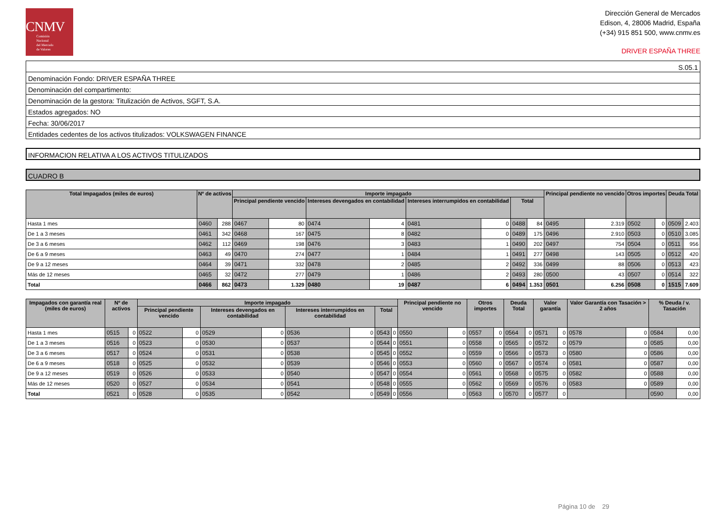CNMV
Comisión
Nacional
del Mercado
de Valores
Dirección General de Mercados
Edison, 4, 28006 Madrid, España
(+34) 915 851 500, www.cnmv.es
DRIVER ESPAÑA THREE
S.05.1
Denominación Fondo: DRIVER ESPAÑA THREE
Denominación del compartimento:
Denominación de la gestora: Titulización de Activos, SGFT, S.A.
Estados agregados: NO
Fecha: 30/06/2017
Entidades cedentes de los activos titulizados: VOLKSWAGEN FINANCE
INFORMACION RELATIVA A LOS ACTIVOS TITULIZADOS
CUADRO B
| Total Impagados (miles de euros) | Nº de activos | | Importe impagado | | | | | | | | Principal pendiente no vencido | | Otros importes | | Deuda Total | |
| --- | --- | --- | --- | --- | --- | --- | --- | --- | --- | --- | --- | --- | --- | --- | --- | --- |
| | | | Principal pendiente vencido | | Intereses devengados en contabilidad | | Intereses interrumpidos en contabilidad | | Total | | | | | | | |
| Hasta 1 mes | 0460 | 288 | 0467 | 80 | 0474 | 4 | 0481 | 0 | 0488 | 84 | 0495 | 2.319 | 0502 | 0 | 0509 | 2.403 |
| De 1 a 3 meses | 0461 | 342 | 0468 | 167 | 0475 | 8 | 0482 | 0 | 0489 | 175 | 0496 | 2.910 | 0503 | 0 | 0510 | 3.085 |
| De 3 a 6 meses | 0462 | 112 | 0469 | 198 | 0476 | 3 | 0483 | 1 | 0490 | 202 | 0497 | 754 | 0504 | 0 | 0511 | 956 |
| De 6 a 9 meses | 0463 | 49 | 0470 | 274 | 0477 | 1 | 0484 | 1 | 0491 | 277 | 0498 | 143 | 0505 | 0 | 0512 | 420 |
| De 9 a 12 meses | 0464 | 39 | 0471 | 332 | 0478 | 2 | 0485 | 2 | 0492 | 336 | 0499 | 88 | 0506 | 0 | 0513 | 423 |
| Más de 12 meses | 0465 | 32 | 0472 | 277 | 0479 | 1 | 0486 | 2 | 0493 | 280 | 0500 | 43 | 0507 | 0 | 0514 | 322 |
| Total | 0466 | 862 | 0473 | 1.329 | 0480 | 19 | 0487 | 6 | 0494 | 1.353 | 0501 | 6.256 | 0508 | 0 | 1515 | 7.609 |
| Impagados con garantía real (miles de euros) | Nº de activos | | Importe impagado | | | | | | | | Principal pendiente no vencido | | Otros importes | | Deuda Total | | Valor garantía | | Valor Garantía con Tasación > 2 años | | % Deuda / v. Tasación | |
| --- | --- | --- | --- | --- | --- | --- | --- | --- | --- | --- | --- | --- | --- | --- | --- | --- | --- | --- | --- | --- | --- | --- |
| | | | Principal pendiente vencido | | Intereses devengados en contabilidad | | Intereses interrumpidos en contabilidad | | Total | | | | | | | | | | | | | |
| Hasta 1 mes | 0515 | 0 | 0522 | 0 | 0529 | 0 | 0536 | 0 | 0543 | 0 | 0550 | 0 | 0557 | 0 | 0564 | 0 | 0571 | 0 | 0578 | 0 | 0584 | 0,00 |
| De 1 a 3 meses | 0516 | 0 | 0523 | 0 | 0530 | 0 | 0537 | 0 | 0544 | 0 | 0551 | 0 | 0558 | 0 | 0565 | 0 | 0572 | 0 | 0579 | 0 | 0585 | 0,00 |
| De 3 a 6 meses | 0517 | 0 | 0524 | 0 | 0531 | 0 | 0538 | 0 | 0545 | 0 | 0552 | 0 | 0559 | 0 | 0566 | 0 | 0573 | 0 | 0580 | 0 | 0586 | 0,00 |
| De 6 a 9 meses | 0518 | 0 | 0525 | 0 | 0532 | 0 | 0539 | 0 | 0546 | 0 | 0553 | 0 | 0560 | 0 | 0567 | 0 | 0574 | 0 | 0581 | 0 | 0587 | 0,00 |
| De 9 a 12 meses | 0519 | 0 | 0526 | 0 | 0533 | 0 | 0540 | 0 | 0547 | 0 | 0554 | 0 | 0561 | 0 | 0568 | 0 | 0575 | 0 | 0582 | 0 | 0588 | 0,00 |
| Más de 12 meses | 0520 | 0 | 0527 | 0 | 0534 | 0 | 0541 | 0 | 0548 | 0 | 0555 | 0 | 0562 | 0 | 0569 | 0 | 0576 | 0 | 0583 | 0 | 0589 | 0,00 |
| Total | 0521 | 0 | 0528 | 0 | 0535 | 0 | 0542 | 0 | 0549 | 0 | 0556 | 0 | 0563 | 0 | 0570 | 0 | 0577 | 0 | | | 0590 | 0,00 |
Página 10 de 29